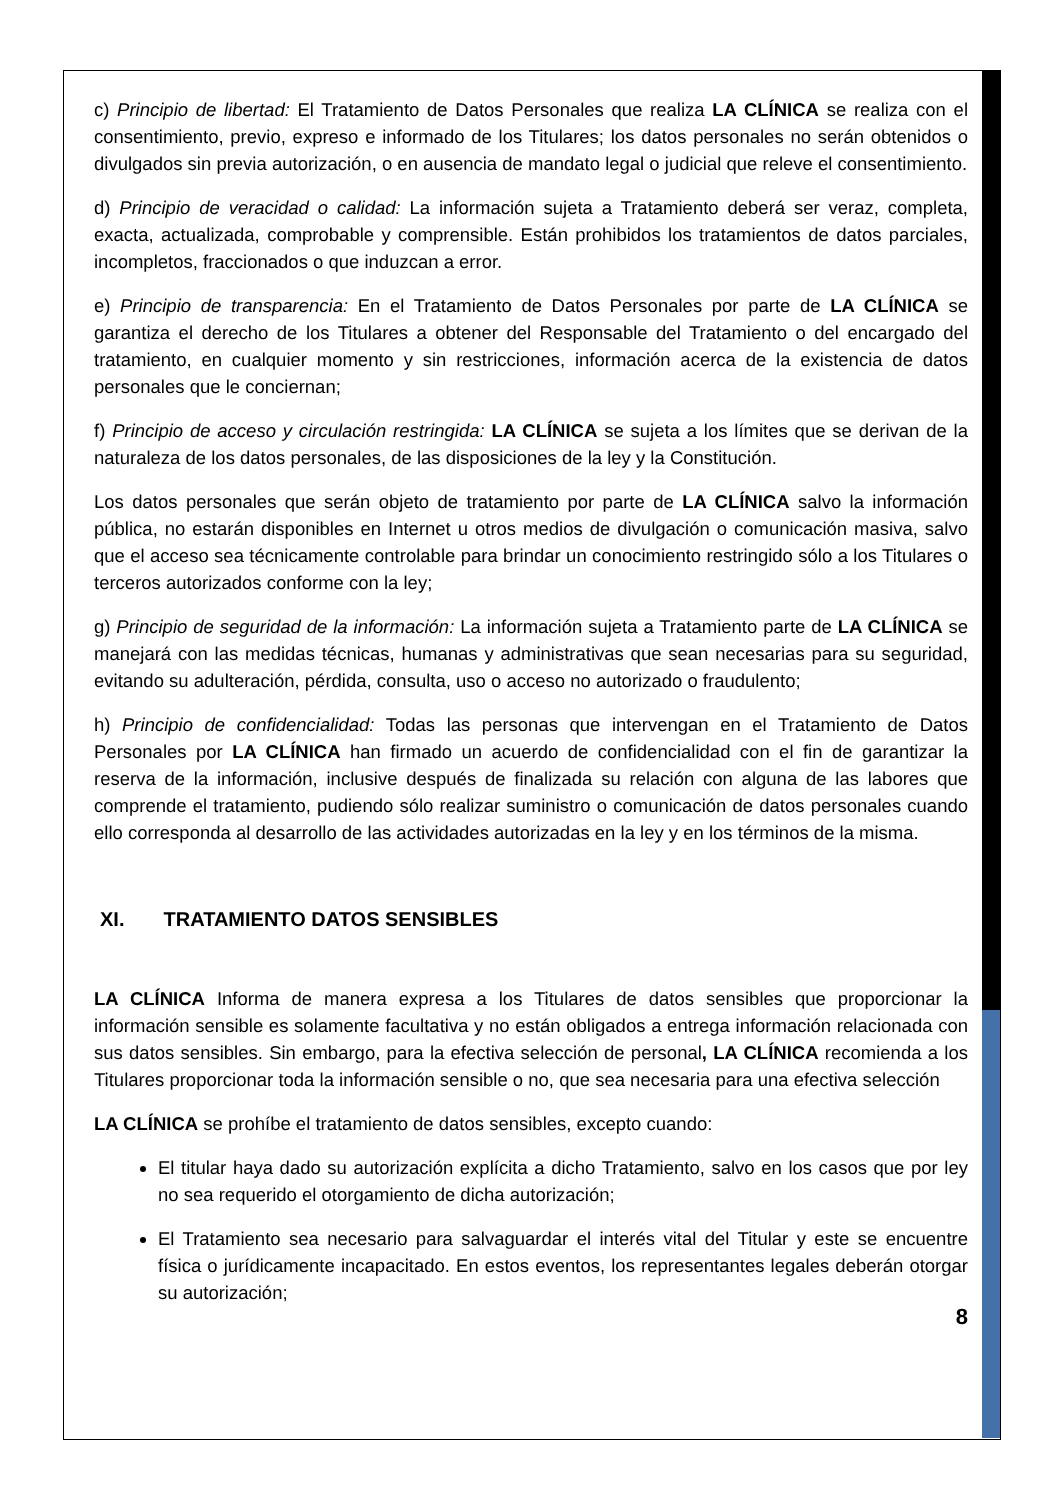c) Principio de libertad: El Tratamiento de Datos Personales que realiza LA CLÍNICA se realiza con el consentimiento, previo, expreso e informado de los Titulares; los datos personales no serán obtenidos o divulgados sin previa autorización, o en ausencia de mandato legal o judicial que releve el consentimiento.
d) Principio de veracidad o calidad: La información sujeta a Tratamiento deberá ser veraz, completa, exacta, actualizada, comprobable y comprensible. Están prohibidos los tratamientos de datos parciales, incompletos, fraccionados o que induzcan a error.
e) Principio de transparencia: En el Tratamiento de Datos Personales por parte de LA CLÍNICA se garantiza el derecho de los Titulares a obtener del Responsable del Tratamiento o del encargado del tratamiento, en cualquier momento y sin restricciones, información acerca de la existencia de datos personales que le conciernan;
f) Principio de acceso y circulación restringida: LA CLÍNICA se sujeta a los límites que se derivan de la naturaleza de los datos personales, de las disposiciones de la ley y la Constitución.
Los datos personales que serán objeto de tratamiento por parte de LA CLÍNICA salvo la información pública, no estarán disponibles en Internet u otros medios de divulgación o comunicación masiva, salvo que el acceso sea técnicamente controlable para brindar un conocimiento restringido sólo a los Titulares o terceros autorizados conforme con la ley;
g) Principio de seguridad de la información: La información sujeta a Tratamiento parte de LA CLÍNICA se manejará con las medidas técnicas, humanas y administrativas que sean necesarias para su seguridad, evitando su adulteración, pérdida, consulta, uso o acceso no autorizado o fraudulento;
h) Principio de confidencialidad: Todas las personas que intervengan en el Tratamiento de Datos Personales por LA CLÍNICA han firmado un acuerdo de confidencialidad con el fin de garantizar la reserva de la información, inclusive después de finalizada su relación con alguna de las labores que comprende el tratamiento, pudiendo sólo realizar suministro o comunicación de datos personales cuando ello corresponda al desarrollo de las actividades autorizadas en la ley y en los términos de la misma.
XI. TRATAMIENTO DATOS SENSIBLES
LA CLÍNICA Informa de manera expresa a los Titulares de datos sensibles que proporcionar la información sensible es solamente facultativa y no están obligados a entrega información relacionada con sus datos sensibles. Sin embargo, para la efectiva selección de personal, LA CLÍNICA recomienda a los Titulares proporcionar toda la información sensible o no, que sea necesaria para una efectiva selección
LA CLÍNICA se prohíbe el tratamiento de datos sensibles, excepto cuando:
El titular haya dado su autorización explícita a dicho Tratamiento, salvo en los casos que por ley no sea requerido el otorgamiento de dicha autorización;
El Tratamiento sea necesario para salvaguardar el interés vital del Titular y este se encuentre física o jurídicamente incapacitado. En estos eventos, los representantes legales deberán otorgar su autorización;
8